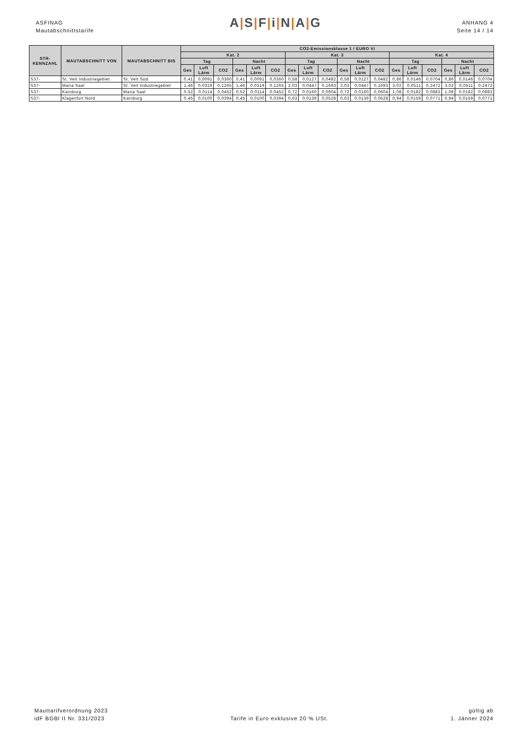ASFINAG
Mautabschnittstarife
A|S|F|i|N|A|G
ANHANG 4
Seite 14 / 14
| STR- KENNZAHL | MAUTABSCHNITT VON | MAUTABSCHNITT BIS | CO2-Emissionsklasse 1 / EURO VI | | | | | | | | | | | | | | | | | |
| --- | --- | --- | --- | --- | --- | --- | --- | --- | --- | --- | --- | --- | --- | --- | --- | --- | --- | --- | --- | --- |
| | | | Kat. 2 | | | | | | Kat. 3 | | | | | | Kat. 4 | | | | | |
| | | | Tag | | | Nacht | | | Tag | | | Nacht | | | Tag | | | Nacht | | |
| | | | Ges | Luft Lärm | CO2 | Ges | Luft Lärm | CO2 | Ges | Luft Lärm | CO2 | Ges | Luft Lärm | CO2 | Ges | Luft Lärm | CO2 | Ges | Luft Lärm | CO2 |
| S37- | St. Veit Industriegebiet | St. Veit Süd | 0,41 | 0,0091 | 0,0360 | 0,41 | 0,0091 | 0,0360 | 0,58 | 0,0127 | 0,0482 | 0,58 | 0,0127 | 0,0482 | 0,86 | 0,0146 | 0,0704 | 0,86 | 0,0146 | 0,0704 |
| S37- | Maria Saal | St. Veit Industriegebiet | 1,46 | 0,0319 | 0,1265 | 1,46 | 0,0319 | 0,1265 | 2,03 | 0,0447 | 0,1693 | 2,03 | 0,0447 | 0,1693 | 3,02 | 0,0511 | 0,2472 | 3,02 | 0,0511 | 0,2472 |
| S37- | Karnburg | Maria Saal | 0,52 | 0,0114 | 0,0452 | 0,52 | 0,0114 | 0,0452 | 0,72 | 0,0160 | 0,0604 | 0,72 | 0,0160 | 0,0604 | 1,08 | 0,0182 | 0,0883 | 1,08 | 0,0182 | 0,0883 |
| S37- | Klagenfurt Nord | Karnburg | 0,45 | 0,0100 | 0,0394 | 0,45 | 0,0100 | 0,0394 | 0,63 | 0,0139 | 0,0528 | 0,63 | 0,0139 | 0,0528 | 0,94 | 0,0159 | 0,0771 | 0,94 | 0,0159 | 0,0771 |
Mauttarifverordnung 2023
idF BGBl II Nr. 331/2023
Tarife in Euro exklusive 20 % USt.
gültig ab
1. Jänner 2024